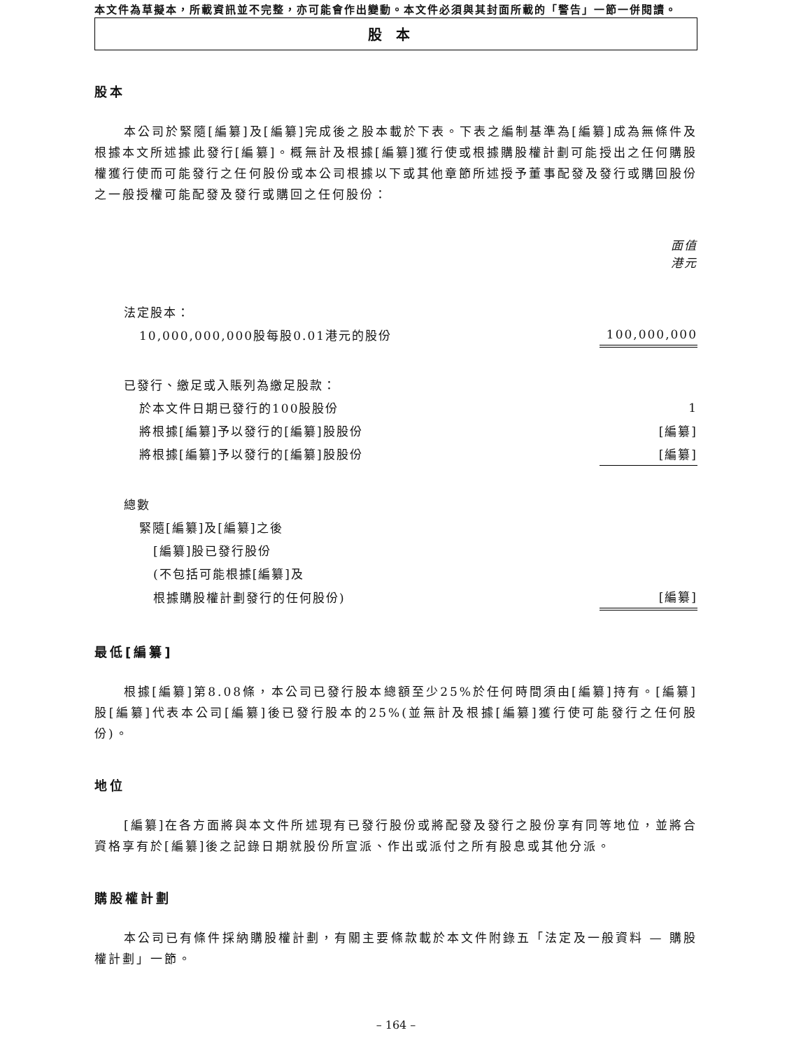本文件為草擬本，所載資訊並不完整，亦可能會作出變動。本文件必須與其封面所載的「警告」一節一併閱讀。
股本
股本
本公司於緊隨[編纂]及[編纂]完成後之股本載於下表。下表之編制基準為[編纂]成為無條件及根據本文所述據此發行[編纂]。概無計及根據[編纂]獲行使或根據購股權計劃可能授出之任何購股權獲行使而可能發行之任何股份或本公司根據以下或其他章節所述授予董事配發及發行或購回股份之一般授權可能配發及發行或購回之任何股份：
| | 面值 港元 |
| 法定股本： | |
| 10,000,000,000股每股0.01港元的股份 | 100,000,000 |
| 已發行、繳足或入賬列為繳足股款： | |
| 於本文件日期已發行的100股股份 | 1 |
| 將根據[編纂]予以發行的[編纂]股股份 | [編纂] |
| 將根據[編纂]予以發行的[編纂]股股份 | [編纂] |
| 總數 | |
| 緊隨[編纂]及[編纂]之後 | |
| [編纂]股已發行股份 | |
| (不包括可能根據[編纂]及 | |
| 根據購股權計劃發行的任何股份) | [編纂] |
最低[編纂]
根據[編纂]第8.08條，本公司已發行股本總額至少25%於任何時間須由[編纂]持有。[編纂]股[編纂]代表本公司[編纂]後已發行股本的25%(並無計及根據[編纂]獲行使可能發行之任何股份)。
地位
[編纂]在各方面將與本文件所述現有已發行股份或將配發及發行之股份享有同等地位，並將合資格享有於[編纂]後之記錄日期就股份所宣派、作出或派付之所有股息或其他分派。
購股權計劃
本公司已有條件採納購股權計劃，有關主要條款載於本文件附錄五「法定及一般資料 — 購股權計劃」一節。
– 164 –